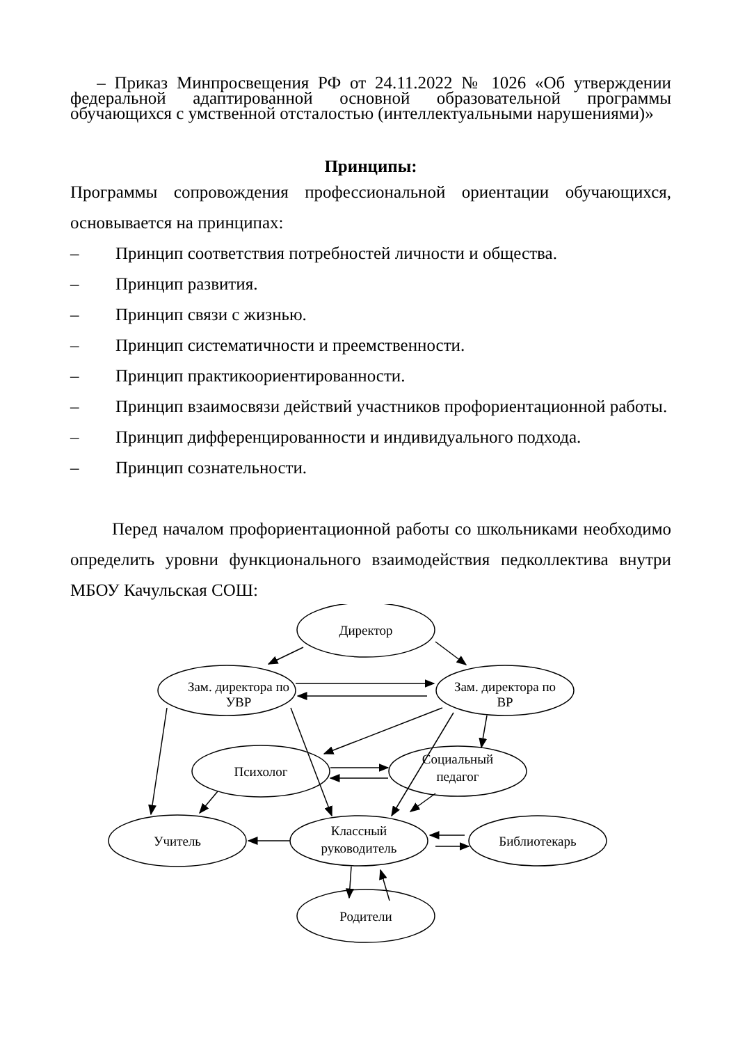– Приказ Минпросвещения РФ от 24.11.2022 № 1026 «Об утверждении федеральной адаптированной основной образовательной программы обучающихся с умственной отсталостью (интеллектуальными нарушениями)»
Принципы:
Программы сопровождения профессиональной ориентации обучающихся, основывается на принципах:
– Принцип соответствия потребностей личности и общества.
– Принцип развития.
– Принцип связи с жизнью.
– Принцип систематичности и преемственности.
– Принцип практикоориентированности.
– Принцип взаимосвязи действий участников профориентационной работы.
– Принцип дифференцированности и индивидуального подхода.
– Принцип сознательности.
Перед началом профориентационной работы со школьниками необходимо определить уровни функционального взаимодействия педколлектива внутри МБОУ Качульская СОШ:
Директор
Зам. директора по
УВР
Зам. директора по
ВР
Психолог
Социальный
педагог
Учитель
Классный
руководитель
Библиотекарь
Родители